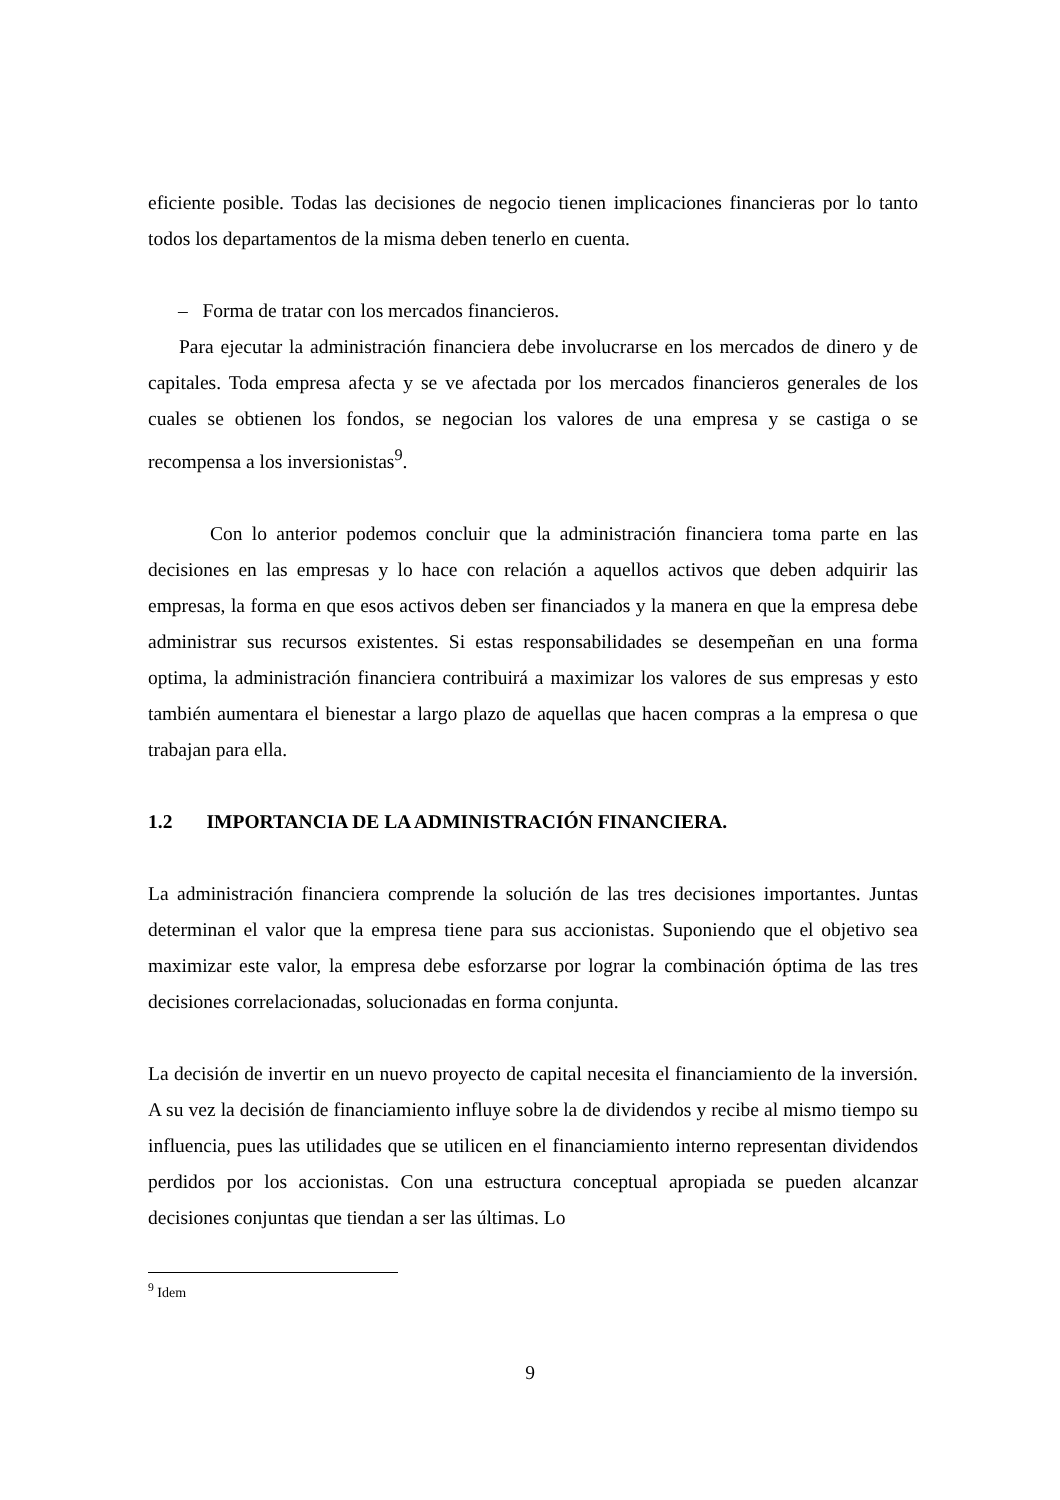eficiente posible. Todas las decisiones de negocio tienen implicaciones financieras por lo tanto todos los departamentos de la misma deben tenerlo en cuenta.
– Forma de tratar con los mercados financieros.
Para ejecutar la administración financiera debe involucrarse en los mercados de dinero y de capitales. Toda empresa afecta y se ve afectada por los mercados financieros generales de los cuales se obtienen los fondos, se negocian los valores de una empresa y se castiga o se recompensa a los inversionistas<sup>9</sup>.
Con lo anterior podemos concluir que la administración financiera toma parte en las decisiones en las empresas y lo hace con relación a aquellos activos que deben adquirir las empresas, la forma en que esos activos deben ser financiados y la manera en que la empresa debe administrar sus recursos existentes. Si estas responsabilidades se desempeñan en una forma optima, la administración financiera contribuirá a maximizar los valores de sus empresas y esto también aumentara el bienestar a largo plazo de aquellas que hacen compras a la empresa o que trabajan para ella.
1.2 IMPORTANCIA DE LA ADMINISTRACIÓN FINANCIERA.
La administración financiera comprende la solución de las tres decisiones importantes. Juntas determinan el valor que la empresa tiene para sus accionistas. Suponiendo que el objetivo sea maximizar este valor, la empresa debe esforzarse por lograr la combinación óptima de las tres decisiones correlacionadas, solucionadas en forma conjunta.
La decisión de invertir en un nuevo proyecto de capital necesita el financiamiento de la inversión. A su vez la decisión de financiamiento influye sobre la de dividendos y recibe al mismo tiempo su influencia, pues las utilidades que se utilicen en el financiamiento interno representan dividendos perdidos por los accionistas. Con una estructura conceptual apropiada se pueden alcanzar decisiones conjuntas que tiendan a ser las últimas. Lo
<sup>9</sup> Idem
9